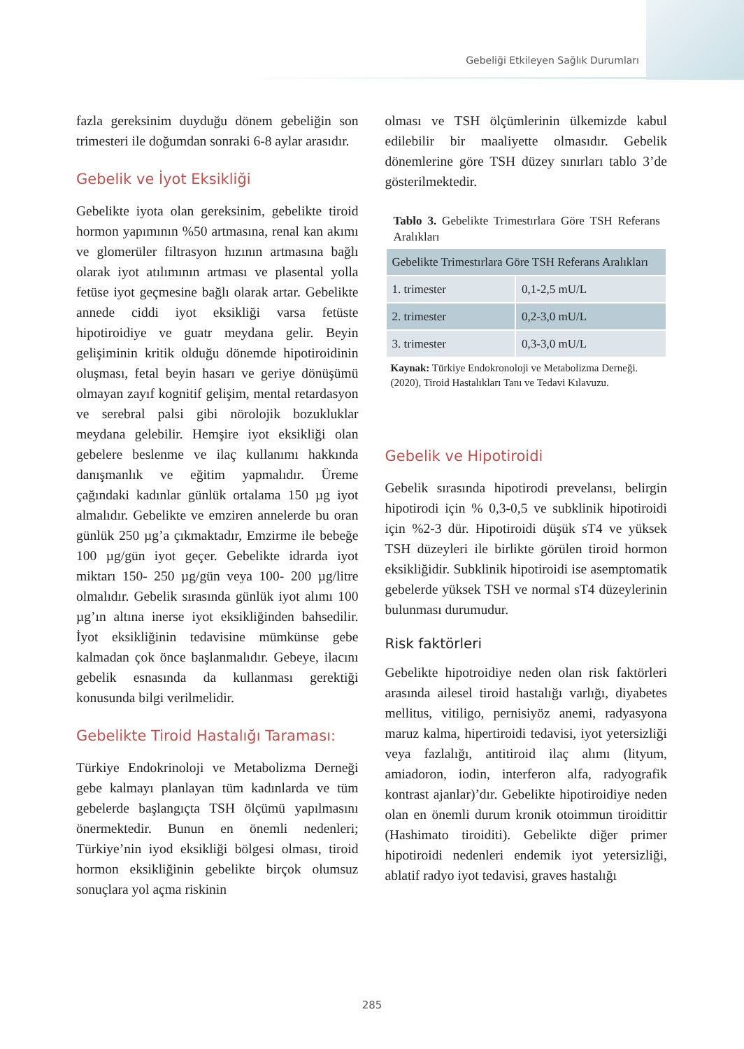Gebeliği Etkileyen Sağlık Durumları
fazla gereksinim duyduğu dönem gebeliğin son trimesteri ile doğumdan sonraki 6-8 aylar arasıdır.
Gebelik ve İyot Eksikliği
Gebelikte iyota olan gereksinim, gebelikte tiroid hormon yapımının %50 artmasına, renal kan akımı ve glomerüler filtrasyon hızının artmasına bağlı olarak iyot atılımının artması ve plasental yolla fetüse iyot geçmesine bağlı olarak artar. Gebelikte annede ciddi iyot eksikliği varsa fetüste hipotiroidiye ve guatr meydana gelir. Beyin gelişiminin kritik olduğu dönemde hipotiroidinin oluşması, fetal beyin hasarı ve geriye dönüşümü olmayan zayıf kognitif gelişim, mental retardasyon ve serebral palsi gibi nörolojik bozukluklar meydana gelebilir. Hemşire iyot eksikliği olan gebelere beslenme ve ilaç kullanımı hakkında danışmanlık ve eğitim yapmalıdır. Üreme çağındaki kadınlar günlük ortalama 150 µg iyot almalıdır. Gebelikte ve emziren annelerde bu oran günlük 250 µg’a çıkmaktadır, Emzirme ile bebeğe 100 µg/gün iyot geçer. Gebelikte idrarda iyot miktarı 150- 250 µg/gün veya 100- 200 µg/litre olmalıdır. Gebelik sırasında günlük iyot alımı 100 µg’ın altına inerse iyot eksikliğinden bahsedilir. İyot eksikliğinin tedavisine mümkünse gebe kalmadan çok önce başlanmalıdır. Gebeye, ilacını gebelik esnasında da kullanması gerektiği konusunda bilgi verilmelidir.
Gebelikte Tiroid Hastalığı Taraması:
Türkiye Endokrinoloji ve Metabolizma Derneği gebe kalmayı planlayan tüm kadınlarda ve tüm gebelerde başlangıçta TSH ölçümü yapılmasını önermektedir. Bunun en önemli nedenleri; Türkiye’nin iyod eksikliği bölgesi olması, tiroid hormon eksikliğinin gebelikte birçok olumsuz sonuçlara yol açma riskinin
olması ve TSH ölçümlerinin ülkemizde kabul edilebilir bir maaliyette olmasıdır. Gebelik dönemlerine göre TSH düzey sınırları tablo 3’de gösterilmektedir.
Tablo 3. Gebelikte Trimestırlara Göre TSH Referans Aralıkları
| Gebelikte Trimestırlara Göre TSH Referans Aralıkları | |
| --- | --- |
| 1. trimester | 0,1-2,5 mU/L |
| 2. trimester | 0,2-3,0 mU/L |
| 3. trimester | 0,3-3,0 mU/L |
Kaynak: Türkiye Endokronoloji ve Metabolizma Derneği. (2020), Tiroid Hastalıkları Tanı ve Tedavi Kılavuzu.
Gebelik ve Hipotiroidi
Gebelik sırasında hipotirodi prevelansı, belirgin hipotirodi için % 0,3-0,5 ve subklinik hipotiroidi için %2-3 dür. Hipotiroidi düşük sT4 ve yüksek TSH düzeyleri ile birlikte görülen tiroid hormon eksikliğidir. Subklinik hipotiroidi ise asemptomatik gebelerde yüksek TSH ve normal sT4 düzeylerinin bulunması durumudur.
Risk faktörleri
Gebelikte hipotroidiye neden olan risk faktörleri arasında ailesel tiroid hastalığı varlığı, diyabetes mellitus, vitiligo, pernisiyöz anemi, radyasyona maruz kalma, hipertiroidi tedavisi, iyot yetersizliği veya fazlalığı, antitiroid ilaç alımı (lityum, amiadoron, iodin, interferon alfa, radyografik kontrast ajanlar)’dır. Gebelikte hipotiroidiye neden olan en önemli durum kronik otoimmun tiroidittir (Hashimato tiroiditi). Gebelikte diğer primer hipotiroidi nedenleri endemik iyot yetersizliği, ablatif radyo iyot tedavisi, graves hastalığı
285